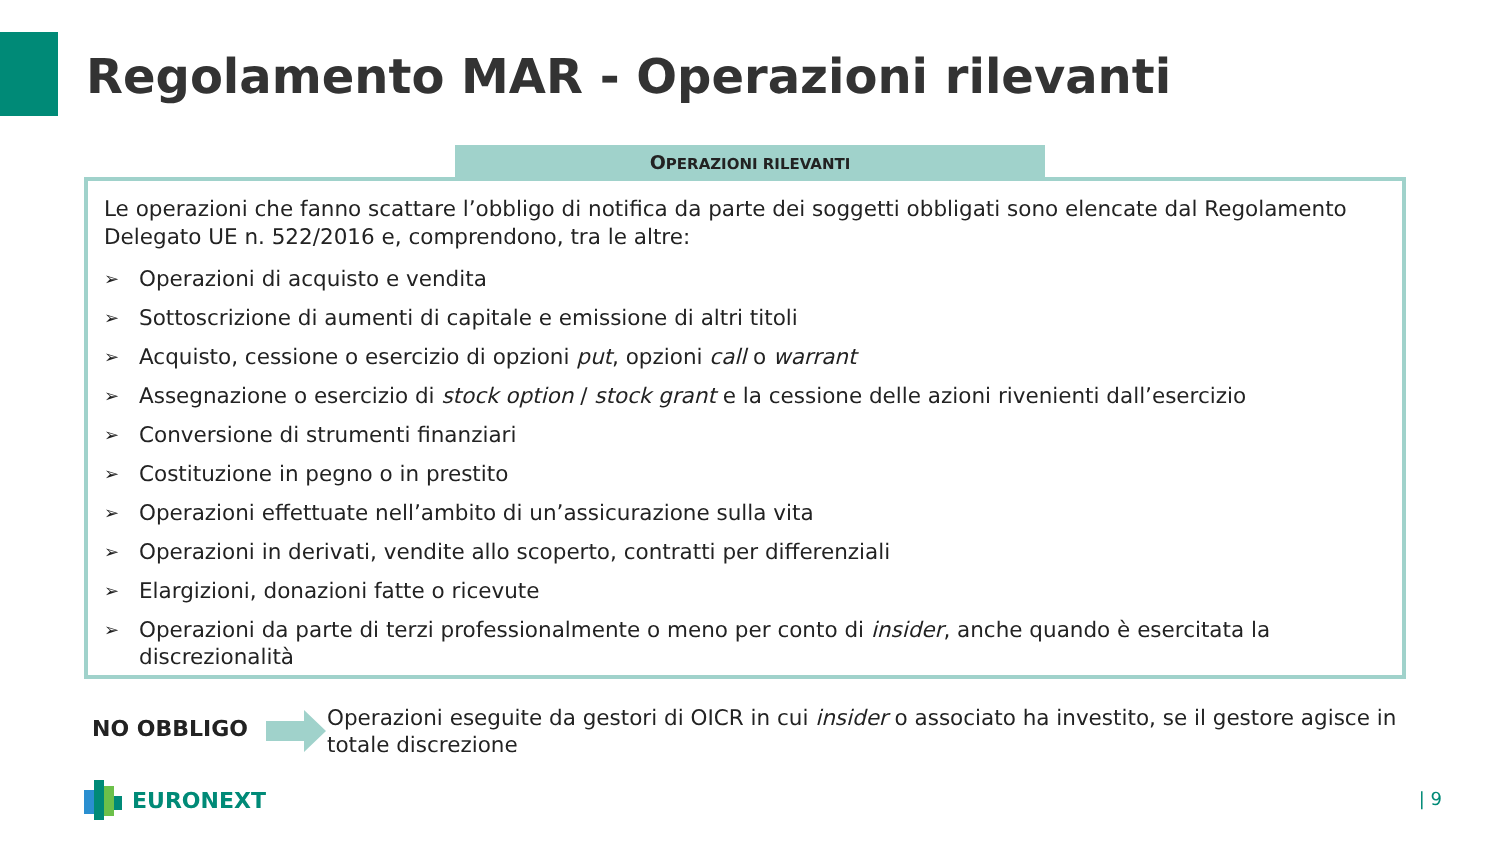Regolamento MAR - Operazioni rilevanti
OPERAZIONI RILEVANTI
Le operazioni che fanno scattare l’obbligo di notifica da parte dei soggetti obbligati sono elencate dal Regolamento Delegato UE n. 522/2016 e, comprendono, tra le altre:
➢ Operazioni di acquisto e vendita
➢ Sottoscrizione di aumenti di capitale e emissione di altri titoli
➢ Acquisto, cessione o esercizio di opzioni put, opzioni call o warrant
➢ Assegnazione o esercizio di stock option / stock grant e la cessione delle azioni rivenienti dall’esercizio
➢ Conversione di strumenti finanziari
➢ Costituzione in pegno o in prestito
➢ Operazioni effettuate nell’ambito di un’assicurazione sulla vita
➢ Operazioni in derivati, vendite allo scoperto, contratti per differenziali
➢ Elargizioni, donazioni fatte o ricevute
➢ Operazioni da parte di terzi professionalmente o meno per conto di insider, anche quando è esercitata la discrezionalità
NO OBBLIGO
Operazioni eseguite da gestori di OICR in cui insider o associato ha investito, se il gestore agisce in totale discrezione
EURONEXT | 9